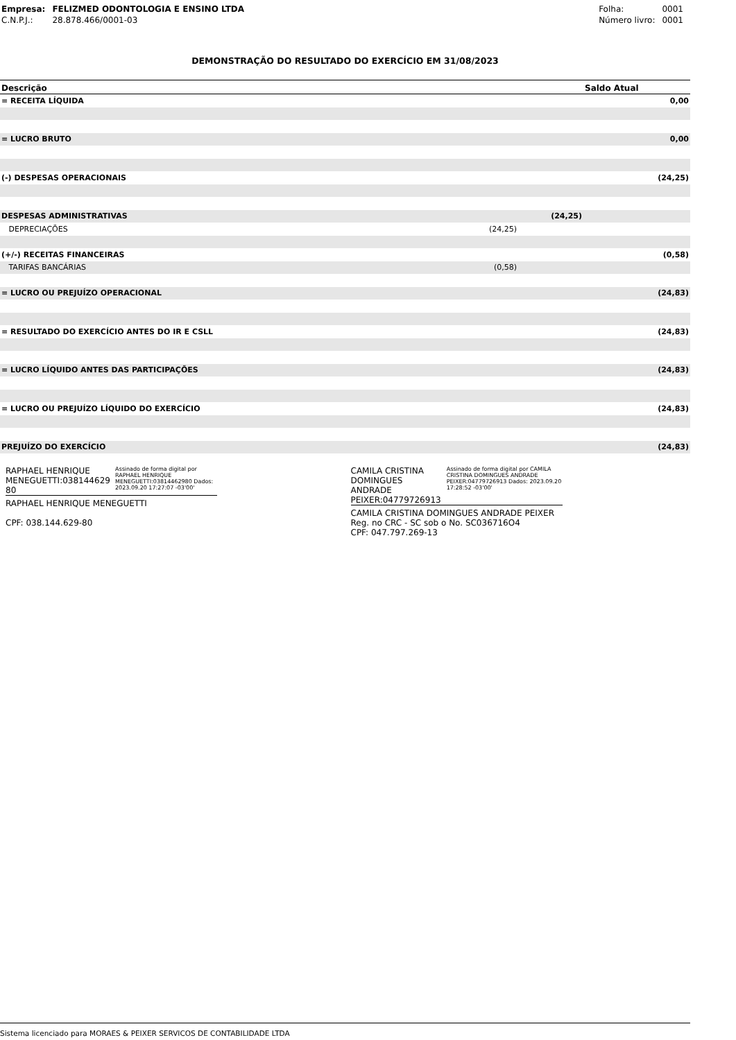| Empresa: | FELIZMED ODONTOLOGIA E ENSINO LTDA |
| C.N.P.J.: | 28.878.466/0001-03 |
| Folha: | 0001 |
| Número livro: | 0001 |
DEMONSTRAÇÃO DO RESULTADO DO EXERCÍCIO EM 31/08/2023
| Descrição | | | Saldo Atual |
| --- | --- | --- | --- |
| = RECEITA LÍQUIDA | | | 0,00 |
| = LUCRO BRUTO | | | 0,00 |
| (-) DESPESAS OPERACIONAIS | | | (24,25) |
| DESPESAS ADMINISTRATIVAS | | (24,25) | |
| DEPRECIAÇÕES | (24,25) | | |
| (+/-) RECEITAS FINANCEIRAS | | | (0,58) |
| TARIFAS BANCÁRIAS | (0,58) | | |
| = LUCRO OU PREJUÍZO OPERACIONAL | | | (24,83) |
| = RESULTADO DO EXERCÍCIO ANTES DO IR E CSLL | | | (24,83) |
| = LUCRO LÍQUIDO ANTES DAS PARTICIPAÇÕES | | | (24,83) |
| = LUCRO OU PREJUÍZO LÍQUIDO DO EXERCÍCIO | | | (24,83) |
| PREJUÍZO DO EXERCÍCIO | | | (24,83) |
RAPHAEL HENRIQUE MENEGUETTI:038144629 80
Assinado de forma digital por RAPHAEL HENRIQUE MENEGUETTI:03814462980 Dados: 2023.09.20 17:27:07 -03'00'
RAPHAEL HENRIQUE MENEGUETTI
CPF: 038.144.629-80
CAMILA CRISTINA DOMINGUES ANDRADE PEIXER:04779726913
Assinado de forma digital por CAMILA CRISTINA DOMINGUES ANDRADE PEIXER:04779726913 Dados: 2023.09.20 17:28:52 -03'00'
CAMILA CRISTINA DOMINGUES ANDRADE PEIXER
Reg. no CRC - SC sob o No. SC036716O4
CPF: 047.797.269-13
Sistema licenciado para MORAES & PEIXER SERVICOS DE CONTABILIDADE LTDA